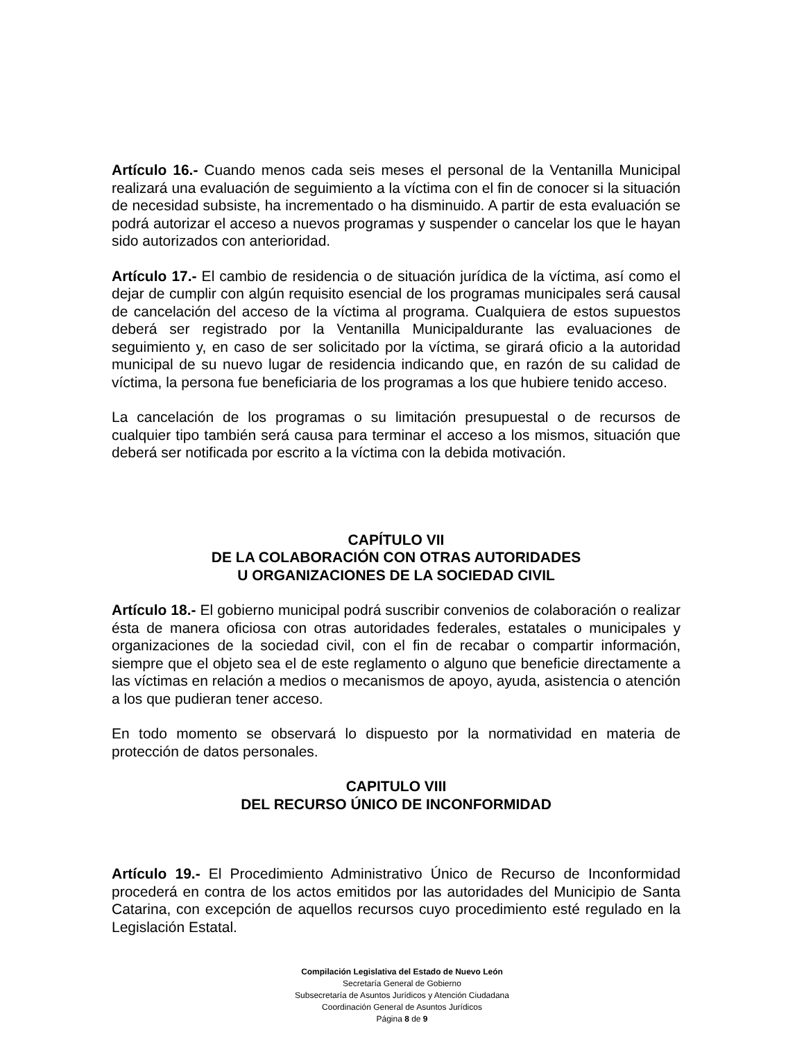Artículo 16.- Cuando menos cada seis meses el personal de la Ventanilla Municipal realizará una evaluación de seguimiento a la víctima con el fin de conocer si la situación de necesidad subsiste, ha incrementado o ha disminuido. A partir de esta evaluación se podrá autorizar el acceso a nuevos programas y suspender o cancelar los que le hayan sido autorizados con anterioridad.
Artículo 17.- El cambio de residencia o de situación jurídica de la víctima, así como el dejar de cumplir con algún requisito esencial de los programas municipales será causal de cancelación del acceso de la víctima al programa. Cualquiera de estos supuestos deberá ser registrado por la Ventanilla Municipaldurante las evaluaciones de seguimiento y, en caso de ser solicitado por la víctima, se girará oficio a la autoridad municipal de su nuevo lugar de residencia indicando que, en razón de su calidad de víctima, la persona fue beneficiaria de los programas a los que hubiere tenido acceso.
La cancelación de los programas o su limitación presupuestal o de recursos de cualquier tipo también será causa para terminar el acceso a los mismos, situación que deberá ser notificada por escrito a la víctima con la debida motivación.
CAPÍTULO VII
DE LA COLABORACIÓN CON OTRAS AUTORIDADES
U ORGANIZACIONES DE LA SOCIEDAD CIVIL
Artículo 18.- El gobierno municipal podrá suscribir convenios de colaboración o realizar ésta de manera oficiosa con otras autoridades federales, estatales o municipales y organizaciones de la sociedad civil, con el fin de recabar o compartir información, siempre que el objeto sea el de este reglamento o alguno que beneficie directamente a las víctimas en relación a medios o mecanismos de apoyo, ayuda, asistencia o atención a los que pudieran tener acceso.
En todo momento se observará lo dispuesto por la normatividad en materia de protección de datos personales.
CAPITULO VIII
DEL RECURSO ÚNICO DE INCONFORMIDAD
Artículo 19.- El Procedimiento Administrativo Único de Recurso de Inconformidad procederá en contra de los actos emitidos por las autoridades del Municipio de Santa Catarina, con excepción de aquellos recursos cuyo procedimiento esté regulado en la Legislación Estatal.
Compilación Legislativa del Estado de Nuevo León
Secretaría General de Gobierno
Subsecretaría de Asuntos Jurídicos y Atención Ciudadana
Coordinación General de Asuntos Jurídicos
Página 8 de 9